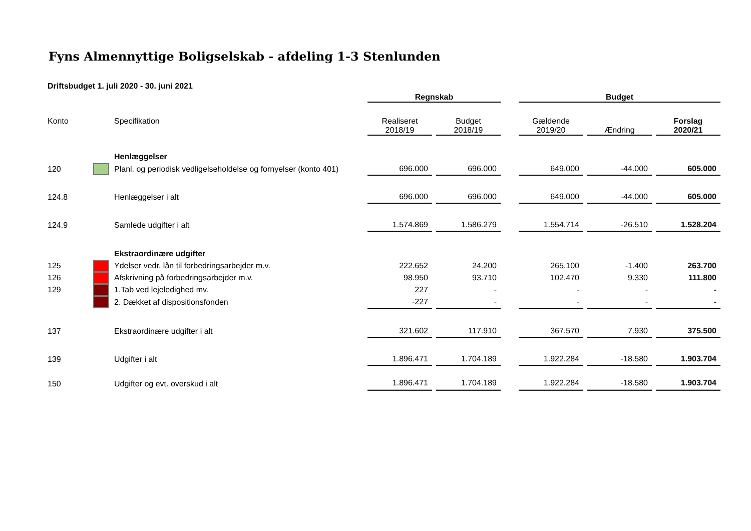Fyns Almennyttige Boligselskab - afdeling 1-3 Stenlunden
Driftsbudget 1. juli 2020 - 30. juni 2021
| | | | Regnskab | | | Budget | | |
| --- | --- | --- | --- | --- | --- | --- | --- | --- |
| Konto | | Specifikation | Realiseret 2018/19 | Budget 2018/19 | | Gældende 2019/20 | Ændring | Forslag 2020/21 |
| | | Henlæggelser | | | | | | |
| 120 | | Planl. og periodisk vedligelseholdelse og fornyelser (konto 401) | 696.000 | 696.000 | | 649.000 | -44.000 | 605.000 |
| 124.8 | | Henlæggelser i alt | 696.000 | 696.000 | | 649.000 | -44.000 | 605.000 |
| 124.9 | | Samlede udgifter i alt | 1.574.869 | 1.586.279 | | 1.554.714 | -26.510 | 1.528.204 |
| | | Ekstraordinære udgifter | | | | | | |
| 125 | | Ydelser vedr. lån til forbedringsarbejder m.v. | 222.652 | 24.200 | | 265.100 | -1.400 | 263.700 |
| 126 | | Afskrivning på forbedringsarbejder m.v. | 98.950 | 93.710 | | 102.470 | 9.330 | 111.800 |
| 129 | | 1.Tab ved lejeledighed mv. | 227 | - | | - | - | - |
| | | 2. Dækket af dispositionsfonden | -227 | - | | - | - | - |
| 137 | | Ekstraordinære udgifter i alt | 321.602 | 117.910 | | 367.570 | 7.930 | 375.500 |
| 139 | | Udgifter i alt | 1.896.471 | 1.704.189 | | 1.922.284 | -18.580 | 1.903.704 |
| 150 | | Udgifter og evt. overskud i alt | 1.896.471 | 1.704.189 | | 1.922.284 | -18.580 | 1.903.704 |